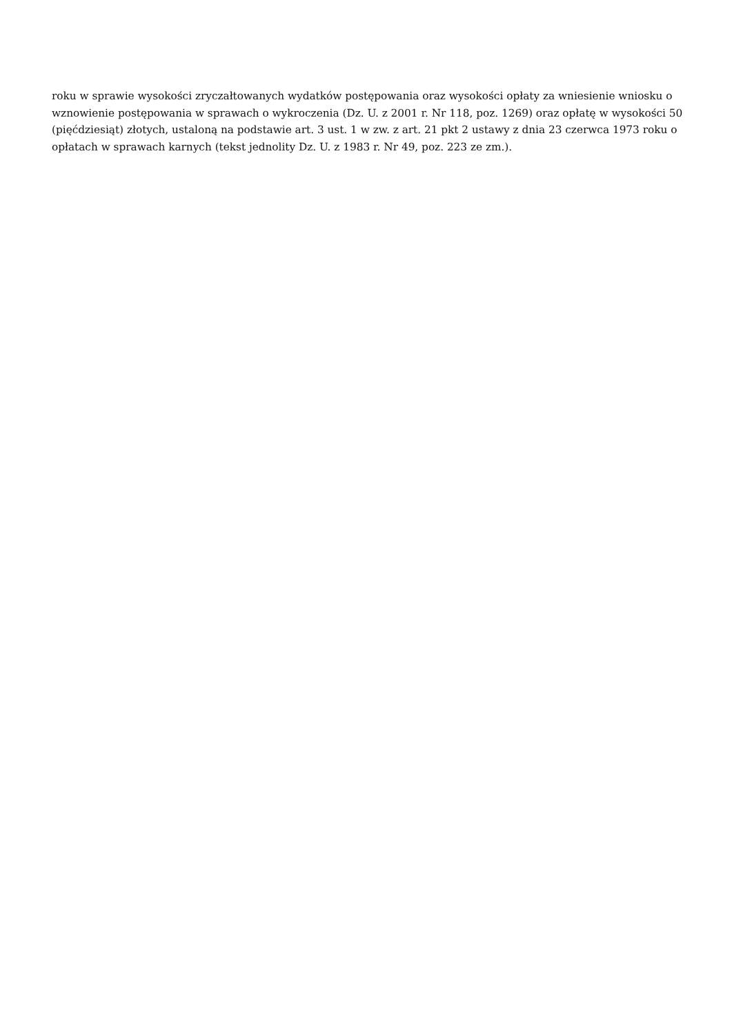roku w sprawie wysokości zryczałtowanych wydatków postępowania oraz wysokości opłaty za wniesienie wniosku o wznowienie postępowania w sprawach o wykroczenia (Dz. U. z 2001 r. Nr 118, poz. 1269) oraz opłatę w wysokości 50 (pięćdziesiąt) złotych, ustaloną na podstawie art. 3 ust. 1 w zw. z art. 21 pkt 2 ustawy z dnia 23 czerwca 1973 roku o opłatach w sprawach karnych (tekst jednolity Dz. U. z 1983 r. Nr 49, poz. 223 ze zm.).